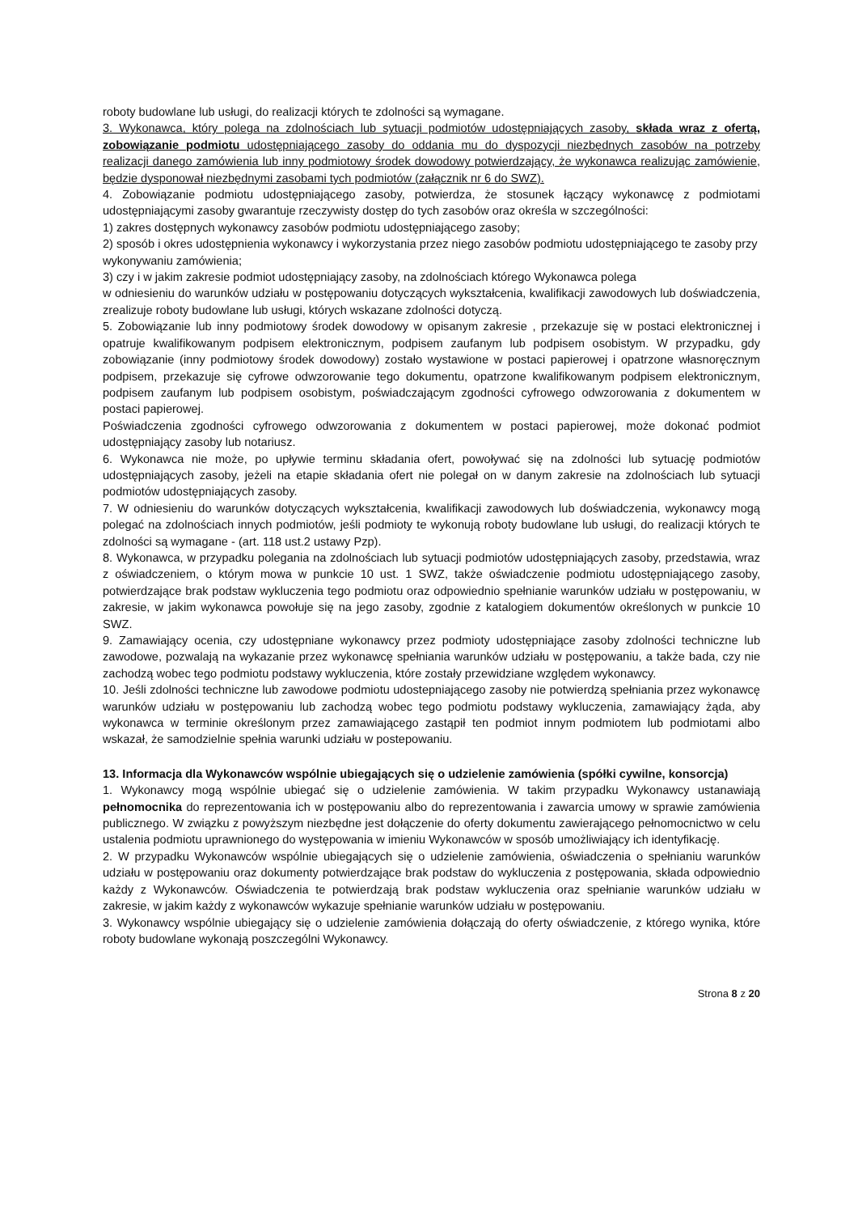roboty budowlane lub usługi, do realizacji których te zdolności są wymagane.
3. Wykonawca, który polega na zdolnościach lub sytuacji podmiotów udostępniających zasoby, składa wraz z ofertą, zobowiązanie podmiotu udostępniającego zasoby do oddania mu do dyspozycji niezbędnych zasobów na potrzeby realizacji danego zamówienia lub inny podmiotowy środek dowodowy potwierdzający, że wykonawca realizując zamówienie, będzie dysponował niezbędnymi zasobami tych podmiotów (załącznik nr 6 do SWZ).
4. Zobowiązanie podmiotu udostępniającego zasoby, potwierdza, że stosunek łączący wykonawcę z podmiotami udostępniającymi zasoby gwarantuje rzeczywisty dostęp do tych zasobów oraz określa w szczególności:
1) zakres dostępnych wykonawcy zasobów podmiotu udostępniającego zasoby;
2) sposób i okres udostępnienia wykonawcy i wykorzystania przez niego zasobów podmiotu udostępniającego te zasoby przy wykonywaniu zamówienia;
3) czy i w jakim zakresie podmiot udostępniający zasoby, na zdolnościach którego Wykonawca polega
w odniesieniu do warunków udziału w postępowaniu dotyczących wykształcenia, kwalifikacji zawodowych lub doświadczenia, zrealizuje roboty budowlane lub usługi, których wskazane zdolności dotyczą.
5. Zobowiązanie lub inny podmiotowy środek dowodowy w opisanym zakresie , przekazuje się w postaci elektronicznej i opatruje kwalifikowanym podpisem elektronicznym, podpisem zaufanym lub podpisem osobistym. W przypadku, gdy zobowiązanie (inny podmiotowy środek dowodowy) zostało wystawione w postaci papierowej i opatrzone własnoręcznym podpisem, przekazuje się cyfrowe odwzorowanie tego dokumentu, opatrzone kwalifikowanym podpisem elektronicznym, podpisem zaufanym lub podpisem osobistym, poświadczającym zgodności cyfrowego odwzorowania z dokumentem w postaci papierowej.
Poświadczenia zgodności cyfrowego odwzorowania z dokumentem w postaci papierowej, może dokonać podmiot udostępniający zasoby lub notariusz.
6. Wykonawca nie może, po upływie terminu składania ofert, powoływać się na zdolności lub sytuację podmiotów udostępniających zasoby, jeżeli na etapie składania ofert nie polegał on w danym zakresie na zdolnościach lub sytuacji podmiotów udostępniających zasoby.
7. W odniesieniu do warunków dotyczących wykształcenia, kwalifikacji zawodowych lub doświadczenia, wykonawcy mogą polegać na zdolnościach innych podmiotów, jeśli podmioty te wykonują roboty budowlane lub usługi, do realizacji których te zdolności są wymagane - (art. 118 ust.2 ustawy Pzp).
8. Wykonawca, w przypadku polegania na zdolnościach lub sytuacji podmiotów udostępniających zasoby, przedstawia, wraz z oświadczeniem, o którym mowa w punkcie 10 ust. 1 SWZ, także oświadczenie podmiotu udostępniającego zasoby, potwierdzające brak podstaw wykluczenia tego podmiotu oraz odpowiednio spełnianie warunków udziału w postępowaniu, w zakresie, w jakim wykonawca powołuje się na jego zasoby, zgodnie z katalogiem dokumentów określonych w punkcie 10 SWZ.
9. Zamawiający ocenia, czy udostępniane wykonawcy przez podmioty udostępniające zasoby zdolności techniczne lub zawodowe, pozwalają na wykazanie przez wykonawcę spełniania warunków udziału w postępowaniu, a także bada, czy nie zachodzą wobec tego podmiotu podstawy wykluczenia, które zostały przewidziane względem wykonawcy.
10. Jeśli zdolności techniczne lub zawodowe podmiotu udostepniającego zasoby nie potwierdzą spełniania przez wykonawcę warunków udziału w postępowaniu lub zachodzą wobec tego podmiotu podstawy wykluczenia, zamawiający żąda, aby wykonawca w terminie określonym przez zamawiającego zastąpił ten podmiot innym podmiotem lub podmiotami albo wskazał, że samodzielnie spełnia warunki udziału w postepowaniu.
13. Informacja dla Wykonawców wspólnie ubiegających się o udzielenie zamówienia (spółki cywilne, konsorcja)
1. Wykonawcy mogą wspólnie ubiegać się o udzielenie zamówienia. W takim przypadku Wykonawcy ustanawiają pełnomocnika do reprezentowania ich w postępowaniu albo do reprezentowania i zawarcia umowy w sprawie zamówienia publicznego. W związku z powyższym niezbędne jest dołączenie do oferty dokumentu zawierającego pełnomocnictwo w celu ustalenia podmiotu uprawnionego do występowania w imieniu Wykonawców w sposób umożliwiający ich identyfikację.
2. W przypadku Wykonawców wspólnie ubiegających się o udzielenie zamówienia, oświadczenia o spełnianiu warunków udziału w postępowaniu oraz dokumenty potwierdzające brak podstaw do wykluczenia z postępowania, składa odpowiednio każdy z Wykonawców. Oświadczenia te potwierdzają brak podstaw wykluczenia oraz spełnianie warunków udziału w zakresie, w jakim każdy z wykonawców wykazuje spełnianie warunków udziału w postępowaniu.
3. Wykonawcy wspólnie ubiegający się o udzielenie zamówienia dołączają do oferty oświadczenie, z którego wynika, które roboty budowlane wykonają poszczególni Wykonawcy.
Strona 8 z 20